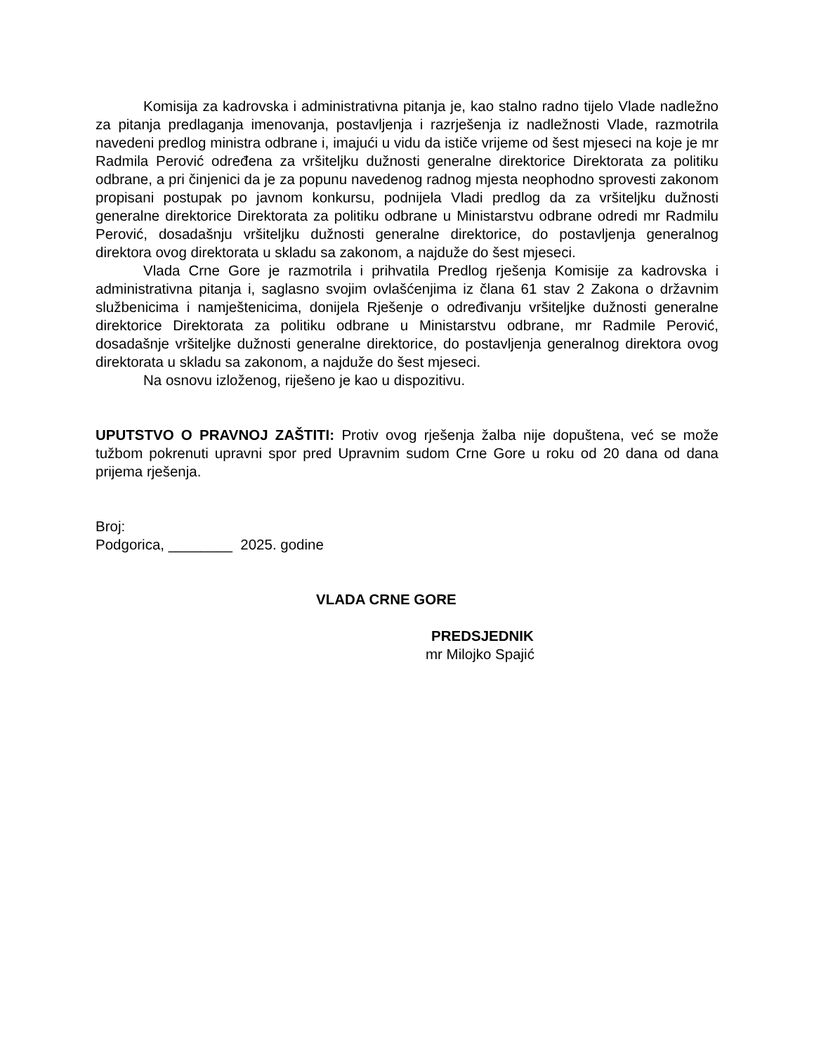Komisija za kadrovska i administrativna pitanja je, kao stalno radno tijelo Vlade nadležno za pitanja predlaganja imenovanja, postavljenja i razrješenja iz nadležnosti Vlade, razmotrila navedeni predlog ministra odbrane i, imajući u vidu da ističe vrijeme od šest mjeseci na koje je mr Radmila Perović određena za vršiteljku dužnosti generalne direktorice Direktorata za politiku odbrane, a pri činjenici da je za popunu navedenog radnog mjesta neophodno sprovesti zakonom propisani postupak po javnom konkursu, podnijela Vladi predlog da za vršiteljku dužnosti generalne direktorice Direktorata za politiku odbrane u Ministarstvu odbrane odredi mr Radmilu Perović, dosadašnju vršiteljku dužnosti generalne direktorice, do postavljenja generalnog direktora ovog direktorata u skladu sa zakonom, a najduže do šest mjeseci.
Vlada Crne Gore je razmotrila i prihvatila Predlog rješenja Komisije za kadrovska i administrativna pitanja i, saglasno svojim ovlašćenjima iz člana 61 stav 2 Zakona o državnim službenicima i namještenicima, donijela Rješenje o određivanju vršiteljke dužnosti generalne direktorice Direktorata za politiku odbrane u Ministarstvu odbrane, mr Radmile Perović, dosadašnje vršiteljke dužnosti generalne direktorice, do postavljenja generalnog direktora ovog direktorata u skladu sa zakonom, a najduže do šest mjeseci.
Na osnovu izloženog, riješeno je kao u dispozitivu.
UPUTSTVO O PRAVNOJ ZAŠTITI: Protiv ovog rješenja žalba nije dopuštena, već se može tužbom pokrenuti upravni spor pred Upravnim sudom Crne Gore u roku od 20 dana od dana prijema rješenja.
Broj:
Podgorica, ________ 2025. godine
VLADA CRNE GORE
PREDSJEDNIK
mr Milojko Spajić